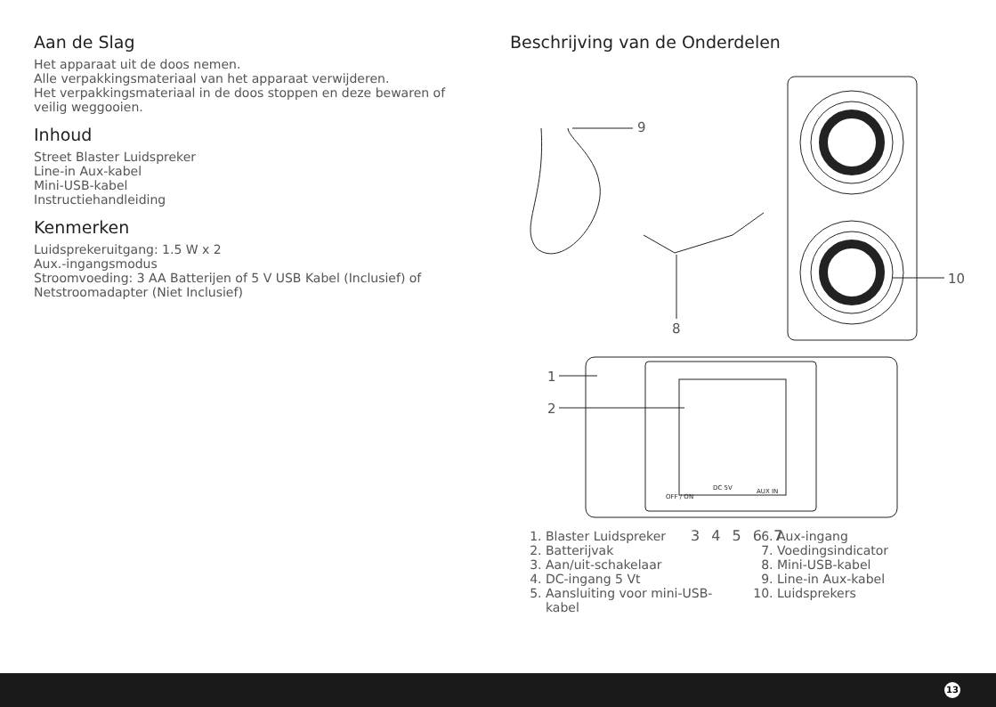Aan de Slag
Het apparaat uit de doos nemen.
Alle verpakkingsmateriaal van het apparaat verwijderen.
Het verpakkingsmateriaal in de doos stoppen en deze bewaren of veilig weggooien.
Inhoud
Street Blaster Luidspreker
Line-in Aux-kabel
Mini-USB-kabel
Instructiehandleiding
Kenmerken
Luidsprekeruitgang: 1.5 W x 2
Aux.-ingangsmodus
Stroomvoeding: 3 AA Batterijen of 5 V USB Kabel (Inclusief) of Netstroomadapter (Niet Inclusief)
Beschrijving van de Onderdelen
9
10
8
1
2
OFF / ON
DC 5V AUX IN
3 4 5 6 7
1. Blaster Luidspreker
2. Batterijvak
3. Aan/uit-schakelaar
4. DC-ingang 5 Vt
5. Aansluiting voor mini-USB-kabel
6. Aux-ingang
7. Voedingsindicator
8. Mini-USB-kabel
9. Line-in Aux-kabel
10. Luidsprekers
13